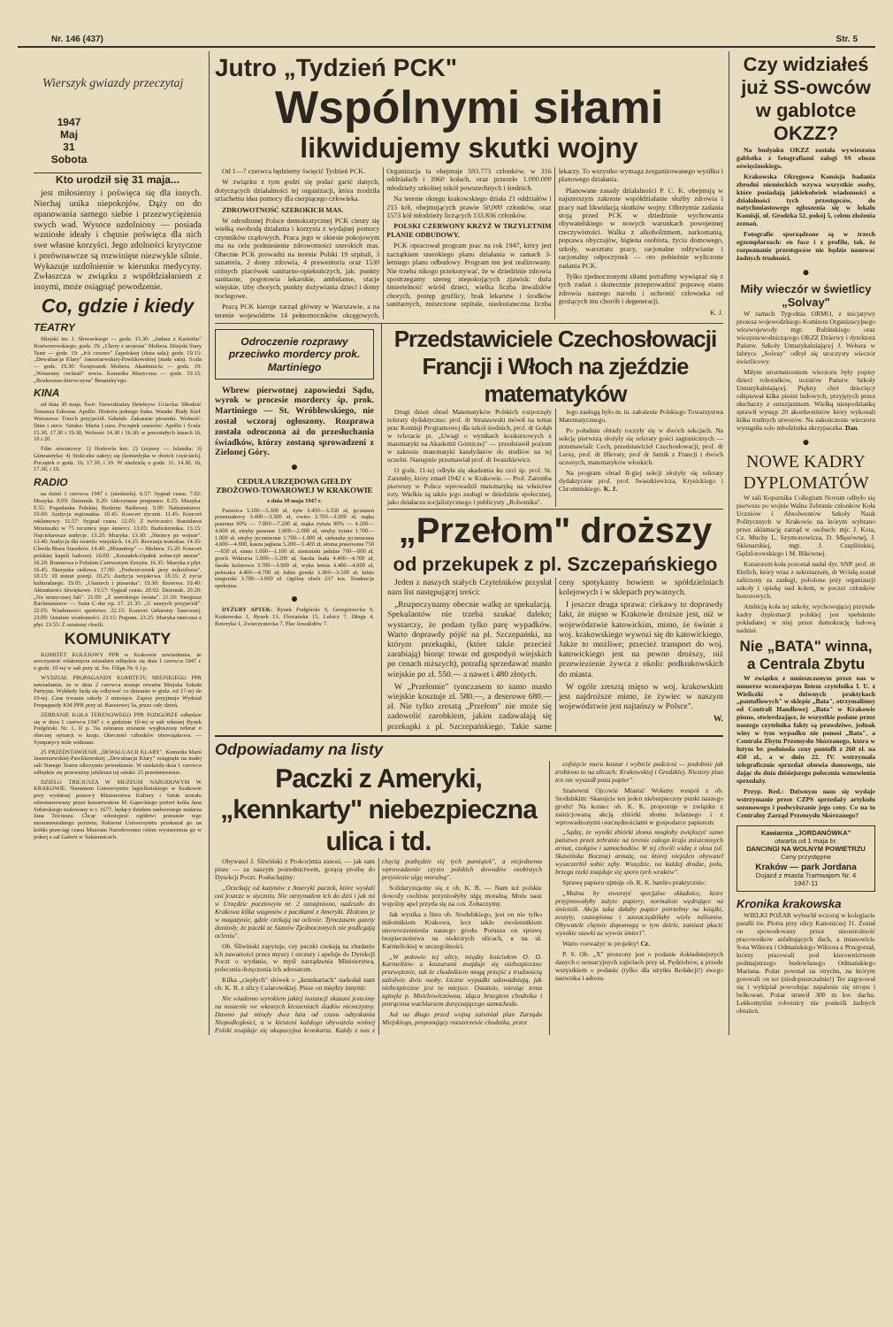Nr. 146 (437) Str. 5
Wierszyk gwiazdy przeczytaj
1947
Maj
31
Sobota
Kto urodził się 31 maja...
jest miłosierny i poświęca się dla innych. Niechaj unika niepokojów. Dąży on do opanowania samego siebie i przezwyciężenia swych wad. Wysoce uzdolniony — posiada wzniosłe ideały i chętnie poświęca dla nich swe własne korzyści. Jego zdolności krytyczne i porównawcze są rozwinięte niezwykle silnie. Wykazuje uzdolnienie w kierunku medycyny. Zwłaszcza w związku z współdziałaniem z innymi, może osiągnąć powodzenie.
Co, gdzie i kiedy
TEATRY
Miejski im. J. Słowackiego — godz. 15.30: „Judasz z Kariothu" Rostworowskiego; godz. 19: „Chory z urojenia" Moliera. Miejski Stary Teatr — godz. 19: „Ich czworo" Zapolskiej (duża sala); godz. 19.15: „Dewaluacja Klary" Jasnorzewskiej-Pawlikowskiej (mała sala). Scala — godz. 19.30: Świętoszek Moliera. Akademicki — godz. 19: „Wiosenny cocktail" rewia. Komedia Muzyczna — godz. 19.15: „Rozkoszna dziewczyna" Benatzky'ego.
KINA
od dnia 30 maja. Świt: Niewidzialny Detektyw. Uciecha: Młodość Tomasza Edisona. Apollo: Historia jednego fraka. Wanda: Biały Kieł. Warszawa: Trzech przyjaciół. Gdańsk: Zakazane piosenki. Wolność: Dnie i noce. Sztuka: Maria Luiza. Początek seansów: Apollo i Scala: 15.30, 17.30 i 19.30, Wolność 14.30 i 16.30; w pozostałych kinach 16, 18 i 20.
Film oświatowy: 1) Hodowla kur; 2) Gejzery — Islandia; 3) Gimnastyka; 4) Stoliczku nakryj się (komedyjka w dwóch częściach). Początek o godz. 16, 17.30, i 19. W niedzielę o godz. 11, 14.30, 16, 17.30, i 19.
RADIO
na dzień 1 czerwca 1947 r. (niedziela). 6.57: Sygnał czasu. 7.02: Muzyka. 8.00: Dziennik. 8.20: Odczytanie programu. 8.25: Muzyka. 8.55: Pogadanka Polskiej Rodziny Radiowej. 9.00: Nabożeństwo. 10.00: Audycja regionalna. 10.45: Koncert życzeń. 11.45: Koncert reklamowy. 11.57: Sygnał czasu. 12.05: Z twórczości Stanisława Moniuszki w 75 rocznicę jego śmierci. 13.05: Radiokronika. 13.15: Najciekawsze audycje. 13.20: Muzyka. 13.30: „Niemcy po wojnie". 13.40: Audycja dla świetlic wiejskich. 14.25: Recenzja teatralna. 14.35: Chwila Biura Staudiów. 14.40: „Mizantrop" — Moliera. 15.20: Koncert polskiej kapeli ludowej. 16.00: „Koszałek-Opałek zobaczył morze". 16.20: Rozmowa o Polskim Czerwonym Krzyżu. 16.35: Muzyka z płyt. 16.45: Skrzynka radiowa. 17.00: „Podwieczorek przy mikrofonie". 18.15: 10 minut poezji. 18.25: Audycja wojskowa. 18.55: Z życia kulturalnego. 19.05: „Uśmiech i piosenka". 19.30: Rezerwa. 19.40: Aktualności dźwiękowe. 19.57: Sygnał czasu. 20.02: Dziennik. 20.20: „Na muzycznej fali". 21.00: „Z szerokiego świata". 21.10: Siergiusz Rachmaninow — Suita C-dur op. 17. 21.35: „U naszych przyjaciół". 22.05: Wiadomości sportowe. 22.15: Koncert Orkiestry Tanecznej. 23.00: Ostatnie wiadomości. 23.15: Pogram. 23.25: Muzyka taneczna z płyt. 23.55: Z ostatniej chwili.
KOMUNIKATY
KOMITET KOLEJOWY PPR w Krakowie zawiadamia, że uroczystość odsłonięcia sztandaru odbędzie się dnia 1 czerwca 1947 r. o godz. 10-tej w sali przy ul. Św. Filipa Nr. 6 I p.
WYDZIAŁ PROPAGANDY KOMITETU MIEJSKIEGO PPR zawiadamia, że w dniu 2 czerwca zostaje otwarta Miejska Szkoła Partyjna. Wykłady będą się odbywać co dziennie w godz. od 17-tej do 19-tej. Czas trwania szkoły 2 miesiące. Zapisy przyjmuje Wydział Propagandy KM PPR przy ul. Basztowej 5a, przez cały dzień.
ZEBRANIE KOŁA TERENOWEGO PPR PODGÓRZE odbędzie się w dniu 1 czerwca 1947 r. o godzinie 10-tej w sali własnej Rynek Podgórski Nr. 1, II p. Na zebraniu zostanie wygłoszony referat o obecnej sytuacji w kraju. Obecność członków obowiązkowa. — Sympatycy mile widziani.
25 PRZEDSTAWIENIE „DEWALUACJI KLARY". Komedia Marii Jasnorzewskiej-Pawlikowskiej „Dewaluacja Klary" osiągnęła na małej sali Starego Teatru olbrzymie powodzenie. W niedzielę dnia 1 czerwca odbędzie się przeważny jubileusz tej sztuki: 25 przedstawienie.
DZIEŁO TRICIUSZA W MUZEUM NARODOWYM W KRAKOWIE. Staraniem Uniwersytetu Jagiellońskiego w Krakowie przy wydatnej pomocy Ministerstwa Kultury i Sztuk zostało odrestaurowany przez konserwatora M. Gąseckiego portret króla Jana Sobieskiego malowany w r. 1677, będący dziełem nadwornego malarza Jana Triciusza. Chcąc udostępnić ogółowi poznanie tego monumentalnego portretu, Rektorat Uniwersytetu przekazał go na krótki przeciąg czasu Muzeum Narodowemu celem wystawienia go w jednej z sal Galerii w Sukiennicach.
Jutro „Tydzień PCK"
Wspólnymi siłami
likwidujemy skutki wojny
Od 1—7 czerwca będziemy święcić Tydzień PCK.
W związku z tym godzi się podać garść danych, dotyczących działalności tej organizacji, która zrodziła szlachetna idea pomocy dla cierpiącego człowieka.
ZDROWOTNOŚĆ SZEROKICH MAS.
W odrodzonej Polsce demokratycznej PCK cieszy się wielką swobodą działania i korzysta z wydajnej pomocy czynników rządowych. Praca jego w okresie pokojowym ma na celu podniesienie zdrowotności szerokich mas. Obecnie PCK prowadzi na terenie Polski 19 szpitali, 3 sanatoria, 2 domy zdrowia, 4 prewentoria oraz 1530 różnych placówek sanitarno-opiekuńczych, jak: punkty sanitarne, pogotowia lekarskie, ambulanse, stacje wiejskie, izby chorych, punkty dożywiania dzieci i domy noclegowe.
Pracą PCK kieruje zarząd główny w Warszawie, a na terenie województw 14 pełnomocników okręgowych. Organizacja ta obejmuje 593.773 członków, w 316 oddziałach i 3960 kołach, oraz przeszło 1.000.000 młodzieży szkolnej szkół powszechnych i średnich.
Na terenie okręgu krakowskiego działa 21 oddziałów i 215 kół, obejmujących prawie 50,000 członków, oraz 1573 kół młodzieży liczących 133.836 członków.
POLSKI CZERWONY KRZYŻ W TRZYLETNIM PLANIE ODBUDOWY.
PCK opracował program prac na rok 1947, który jest zaczątkiem szerokiego planu działania w ramach 3-letniego planu odbudowy. Program ten jest realizowany. Nie trzeba nikogo przekonywać, że w dziedzinie zdrowia spostrzegamy szereg niepokojących zjawisk: duża śmiertelność wśród dzieci, wielka liczba inwalidów chorych, postęp gruźlicy, brak lekarstw i środków sanitarnych, zniszczone szpitale, niedostateczna liczba lekarzy. To wszystko wymaga zorganizowanego wysiłku i planowego działania.
Planowane zasady działalności P. C. K. obejmują w najszerszym zakresie współdziałanie służby zdrowia i pracy nad likwidacją skutków wojny. Olbrzymie zadania stoją przed PCK w dziedzinie wychowania obywatelskiego w nowych warunkach powojennej rzeczywistości. Walka z alkoholizmem, narkomanią, poprawa obyczajów, higiena osobista, życia domowego, szkoły, warsztatu pracy, racjonalne odżywianie i racjonalny odpoczynek — oto pobieżnie wyliczone zadania PCK.
Tylko zjednoczonymi siłami potrafimy wywiązać się z tych zadań i skutecznie przeprowadzić poprawę stanu zdrowia naszego narodu i uchronić człowieka od grożących mu chorób i degeneracji.
K. J.
Odroczenie rozprawy przeciwko mordercy prok. Martiniego
Wbrew pierwotnej zapowiedzi Sądu, wyrok w procesie mordercy śp. prok. Martiniego — St. Wróblewskiego, nie został wczoraj ogłoszony. Rozprawa została odroczona aż do przesłuchania świadków, którzy zostaną sprowadzeni z Zielonej Góry.
●
CEDUŁA URZĘDOWA GIEŁDY ZBOŻOWO-TOWAROWEJ W KRAKOWIE
z dnia 30 maja 1947 r.
Pszenica 5.100—5.300 zł, żyto 3.450—3.550 zł, jęczmień przemiałowy 3.400—3.500 zł, owies 3.700—3.900 zł, mąka pszenna 80% — 7.000—7.200 zł, mąka żytnia 90% — 4.200—4.800 zł, otręby pszenne 1.900—2.000 zł, otręby żytnie 1.700—1.800 zł, otręby jęczmienne 1.700—1.800 zł, siekanka jęczmienna 4.600—4.800, kasza jaglana 5.200—5.400 zł, słoma prasowana 750—850 zł, siano 1.000—1.100 zł, ziemniaki jadalne 700—800 zł, groch Wiktoria 5.000—5.200 zł, fasola biała 4.400—4.700 zł, fasola kolorowa 3.700—3.900 zł, wyka letnia 4.400—4.800 zł, peluszka 4.400—4.700 zł, łubin gorzki 3.300—3.500 zł, łubin niegorzki 3.700—3.900 zł. Ogólny obrót 237 ton. Tendencja spokojna.
●
DYŻURY APTEK: Rynek Podgórski 9, Grzegórzecka 9, Krakowska 1, Rynek 13, Floriańska 15, Lubicz 7, Długa 4, Retoryka 1, Zwierzyniecka 7, Plac Inwalidów 7.
Przedstawiciele Czechosłowacji Francji i Włoch na zjeździe matematyków
Drugi dzień obrad Matematyków Polskich rozpoczęły referaty dydaktyczne: prof. dr Straszewski mówił na temat prac Komisji Programowej dla szkół średnich, prof. dr Gołąb w referacie pt. „Uwagi o wynikach konkursowych z matematyki na Akademii Górniczej" — przedstawił poziom w zakresie matematyki kandydatów do studiów na tej uczelni. Następnie przemawiał prof. dr Iwaszkiewicz.
O godz. 11-tej odbyła się akademia ku czci śp. prof. St. Zaremby, który zmarł 1942 r. w Krakowie. — Prof. Zaremba pierwszy w Polsce wprowadził matematykę na właściwe tory. Wielkie są także jego zasługi w dziedzinie społecznej, jako działacza socjalistycznego i publicysty „Robotnika".
Jego zasługą było m. in. założenie Polskiego Towarzystwa Matematycznego.
Po południu obrady toczyły się w dwóch sekcjach. Na sekcję pierwszą złożyły się referaty gości zagranicznych — przemawiali: Cech, przedstawiciel Czechosłowacji, prof. dr Leray, prof. dr Hlevaty, prof dr Jarnik z Francji i dwóch uczonych, matematyków włoskich.
Na program obrad II-giej sekcji złożyły się referaty dydaktyczne prof. prof. Iwaszkiewicza, Kryeickiego i Chromińskiego. K. J.
„Przełom" droższy
od przekupek z pl. Szczepańskiego
Jeden z naszych stałych Czytelników przysłał nam list następującej treści:
„Rozpoczynamy obecnie walkę ze spekulacją. Spekulantów nie trzeba szukać daleko; wystarczy, że podam tylko parę wypadków. Warto doprawdy pójść na pl. Szczepański, na którym przekupki, (które także przecież zarabiają) biorąc towar od gospodyń wiejskich po cenach niższych), potrafią sprzedawać masło wiejskie po zł. 550.— a nawet i 480 złotych.
W „Przełomie" tymczasem to samo masło wiejskie kosztuje zł. 580.—, a deserowe 680.— zł. Nie tylko zresztą „Przełom" nie może się zadowolić zarobkiem, jakim zadawalają się przekupki z pl. Szczepańskiego. Takie same ceny spotykamy bowiem w spółdzielniach kolejowych i w sklepach prywatnych.
I jeszcze druga sprawa: ciekawy to doprawdy fakt, że mięso w Krakowie droższe jest, niż w województwie katowickim, mimo, że świnie z woj. krakowskiego wywozi się do katowickiego. Jakże to możliwe; przecież transport do woj. katowickiego jest na pewno droższy, niż przewiezienie żywca z okolic podkrakowskich do miasta.
W ogóle zresztą mięso w woj. krakowskim jest najdroższe mimo, że żywiec w naszym województwie jest najtańszy w Polsce".
W.
Odpowiadamy na listy
Paczki z Ameryki, „kennkarty" niebezpieczna ulica i td.
Obywatel J. Śliwiński z Prokocimia zanosi, — jak sam pisze — za naszym pośrednictwem, gorącą prośbę do Dyrekcji Poczt. Posłuchajmy:
„Oczekuję od kuzynów z Ameryki paczek, które wysłali oni jeszcze w styczniu. Nie otrzymałem ich do dziś i jak mi w Urzędzie pocztowym nr. 2 oznajmiono, nadeszło do Krakowa kilka wagonów z paczkami z Ameryki. Złożono je w magazynie, gdzie czekają na oclenie. Tymczasem gazety doniosły, że paczki ze Stanów Zjednoczonych nie podlegają ocleniu".
Ob. Śliwiński zapytuje, czy paczki czekają na zbadanie ich zawartości przez myszy i szczury i apeluje do Dyrekcji Poczt o wydanie, w myśl zarządzenia Ministerstwa, polecenia doręczenia ich adresatom.
Kilka „ciepłych" słówek o „kennkartach" nadesłał nam ob. K. B. z ulicy Celarowskiej. Pisze on między innymi:
Nie wiadomo wyrokiem jakiej instancji skazani jesteśmy na noszenie we własnych kieszeniach śladów niemczyzny. Dawno już minęły dwa lata od czasu odzyskania Niepodległości, a w kieszeni każdego obywatela wolnej Polski znajduje się okupacyjna kennkarta. Każdy z nas z chęcią pozbędzie się tych pamiątek", a niejednemu wprowadzenie czysto polskich dowodów osobistych przyniesie ulgę moralną".
Solidaryzujemy się z ob. K. B. — Nam też polskie dowody osobiste przyniosłyby ulgę moralną. Może nasz wspólny apel przyda się na coś. Zobaczymy.
Jak wynika z listu ob. Stodulskiego, jest on nie tylko miłośnikiem Krakowa, lecz także zwolennikiem unowocześnienia naszego grodu. Porusza on sprawę bezpieczeństwa na niektórych ulicach, a na ul. Karmelickiej w szczególności.
„W połowie tej ulicy, między kościołem O. O. Karmelitów a koszarami znajduje się niebezpieczne przewężenie, tak że chodnikiem mogą przejść z trudnością zaledwie dwie osoby. Liczne wypadki udowadniają, jak niebezpieczne jest to miejsce. Ostatnio, miesiąc temu zginęła p. Mnichowiczówna, idąca brzegiem chodnika i potrącona wachlarzem doręczającego samochodu.
Już na długo przed wojną zaistniał plan Zarządu Miejskiego, proponujący rozszerzenie chodnika, przez
cofnięcie muru koszar i wybicie podcieni — podobnie jak zrobiono to na ulicach: Krakowskiej i Grodzkiej. Niestety plan ten nie wyszedł poza papier".
Szanowni Ojcowie Miasta! Wołamy wespół z ob. Stodulskim: Skasujcie ten jeden niebezpieczny punkt naszego grodu! Na koniec ob. K. K. proponuje w związku z zainicjowaną akcją zbiórki złomu żelaznego i z wprowadzonymi oszczędnościami w gospodarce papierem:
„Sądzę, że wyniki zbiórki złomu mogłoby zwiększyć samo państwo przez zebranie na terenie całego kraju zniszczonych armat, czołgów i samochodów. W tej chwili widzę z okna (ul. Skawińska Boczna) armatę, na której niejeden obywatel wyszczerbił sobie zęby. Wszędzie, na każdej drodze, polu, brzegu rzeki znajduje się sporo tych wraków".
Sprawę papieru ujmuje ob. K. K. bardzo praktycznie:
„Można by stworzyć specjalne składnice, które przyjmowałyby zużyte papiery, normalnie wędrujące na śmietnik. Akcja taka dałaby papier potrzebny na książki, zeszyty, czasopisma i zaoszczędziłaby wiele milionów. Obywatele chętnie dopomogą w tym dziele, zamiast płacić wysokie stawki za wywóz śmieci".
Warto rozważyć te projekty! Cz.
P. S. Ob. „X" proszony jest o podanie dokładniejszych danych o sensacyjnych zajściach przy ul. Pędzichów, a przede wszystkiem o podanie (tylko dla użytku Redakcji!) swego nazwiska i adresu.
Czy widziałeś już SS-owców w gablotce OKZZ?
Na budynku OKZZ została wywieszona gablotka z fotografiami załogi SS obozu oświęcimskiego.
Krakowska Okręgowa Komisja badania zbrodni niemieckich wzywa wszystkie osoby, które posiadają jakiekolwiek wiadomości o działalności tych przestępców, do natychmiastowego zgłoszenia się w lokalu Komisji, ul. Grodzka 52, pokój 5, celem złożenia zeznań.
Fotografie sporządzone są w trzech egzemplarzach: en face i z profilu, tak, że rozpoznanie przestępców nie będzie nasuwać żadnych trudności.
●
Miły wieczór w świetlicy „Solvay"
W ramach Tygodnia ORMO, z inicjatywy prezesa wojewódzkiego Komitetu Organizacyjnego wicewojewody mgr. Rubińskiego oraz wiceprzewodniczącego OKZZ Dzierwy i dyrektora Państw. Szkoły Umuzykalniającej J. Webera w fabryce „Solvay" odbył się uroczysty wieczór świetlicowy.
Miłym urozmaiceniem wieczoru były popisy dzieci robotników, uczniów Państw. Szkoły Umuzykalniającej. Piękny chór dziecięcy odśpiewał kilka pieśni ludowych, przyjętych przez słuchaczy z entuzjazmem. Wielką niespodziankę sprawił występ 20 akordeonistów który wykonali kilka trudnych utworów. Na zakończenie wieczoru wystąpiła solo młodziutka skrzypaczka. Dan.
●
NOWE KADRY DYPLOMATÓW
W sali Kopernika Collegium Novum odbyło się pierwsze po wojnie Walne Zebranie członków Koła Uczniów i Absolwentów Szkoły Nauk Politycznych w Krakowie na którym wybrano przez aklamację zarząd w osobach: mjr. J. Kota, Cz. Muchy L. Szymonowicza, D. Mięsównej, J. Sklenarskiej, mgr. J. Czaplińskiej, Gędzlorowskiego i M. Bikównej.
Kuratorem koła pozostał nadal dyr. SNP. prof. dr Ehrlich, który wraz z sekretarzem, dr Wcisłą został zaliczony za zasługi, położone przy organizacji szkoły i opiekę nad kołem, w poczet członków honorowych.
Ambicją koła tej szkoły, wychowującej przyszłe kadry dyplomacji polskiej jest spełnienie pokładanej w niej przez demokrację ludową nadziei.
Nie „BATA" winna, a Centrala Zbytu
W związku z umieszczonym przez nas w numerze wczorajszym listem czytelnika I. U. z Wieliczki o dziwnych praktykach „pantoflowych" w sklepie „Bata", otrzymaliśmy od Centrali Handlowej „Bata" w Krakowie pismo, stwierdzające, że wszystkie podane przez naszego czytelnika fakty są prawdziwe, jednak winy w tym wypadku nie ponosi „Bata", a Centrala Zbytu Przemysłu Skórzanego, która w lutym br. podniosła ceny pantofli z 260 zł. na 450 zł., a w dniu 22. IV. wstrzymała telegraficznie sprzedaż obuwia domowego, nie dając do dnia dzisiejszego polecenia wznowienia sprzedaży.
Przyp. Red.: Dziwnym nam się wydaje wstrzymanie przez CZPS sprzedaży artykułu sezonowego i podwyższanie jego ceny. Co na to Centralny Zarząd Przemysłu Skórzanego?
Kawiarnia „JORDANÓWKA"
otwarta od 1 maja br.
DANCINGI NA WOLNYM POWIETRZU
Ceny przystępne
Kraków — park Jordana
Dojazd z miasta Tramwajem Nr. 4
1947-11
Kronika krakowska
WIELKI POŻAR wybuchł wczoraj w kolegiacie parafii św. Piotra przy ulicy Kanoniczej 11. Został on spowodowany przez nieostrożność pracowników asfaltujących dach, a mianowicie Sosa Wiktora i Odmańskiego Wiktora z Przegorzał, którzy pracowali pod kierownictwem podmajstrzego budowlanego Odmańskiego Mariana. Pożar powstał na strychu, na którym gotowali on ter (niedopuszczalnie!) Ter zagotował się i wykipiał powodując zapalenie się stropu i belkowań. Pożar strawił 300 m kw. dachu. Lekkomyślni robotnicy nie ponieśli żadnych obrażeń.